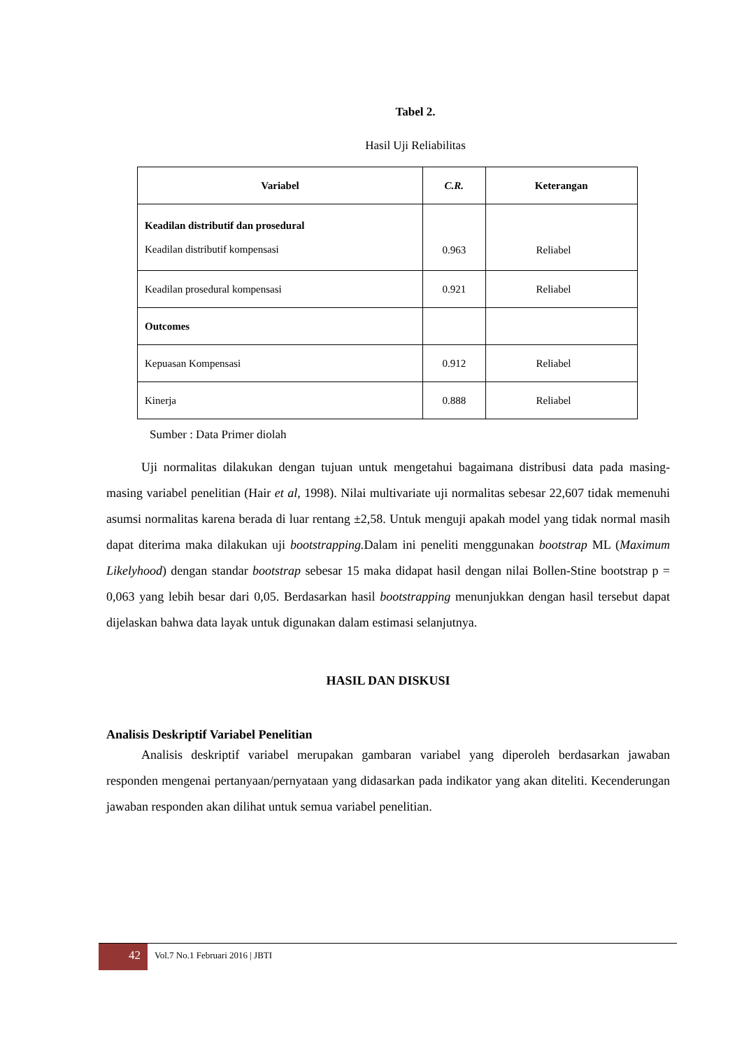Tabel 2.
Hasil Uji Reliabilitas
| Variabel | C.R. | Keterangan |
| --- | --- | --- |
| Keadilan distributif dan prosedural Keadilan distributif kompensasi | 0.963 | Reliabel |
| Keadilan prosedural kompensasi | 0.921 | Reliabel |
| Outcomes | | |
| Kepuasan Kompensasi | 0.912 | Reliabel |
| Kinerja | 0.888 | Reliabel |
Sumber : Data Primer diolah
Uji normalitas dilakukan dengan tujuan untuk mengetahui bagaimana distribusi data pada masing-masing variabel penelitian (Hair et al, 1998). Nilai multivariate uji normalitas sebesar 22,607 tidak memenuhi asumsi normalitas karena berada di luar rentang ±2,58. Untuk menguji apakah model yang tidak normal masih dapat diterima maka dilakukan uji bootstrapping. Dalam ini peneliti menggunakan bootstrap ML (Maximum Likelyhood) dengan standar bootstrap sebesar 15 maka didapat hasil dengan nilai Bollen-Stine bootstrap p = 0,063 yang lebih besar dari 0,05. Berdasarkan hasil bootstrapping menunjukkan dengan hasil tersebut dapat dijelaskan bahwa data layak untuk digunakan dalam estimasi selanjutnya.
HASIL DAN DISKUSI
Analisis Deskriptif Variabel Penelitian
Analisis deskriptif variabel merupakan gambaran variabel yang diperoleh berdasarkan jawaban responden mengenai pertanyaan/pernyataan yang didasarkan pada indikator yang akan diteliti. Kecenderungan jawaban responden akan dilihat untuk semua variabel penelitian.
42
Vol.7 No.1 Februari 2016 | JBTI